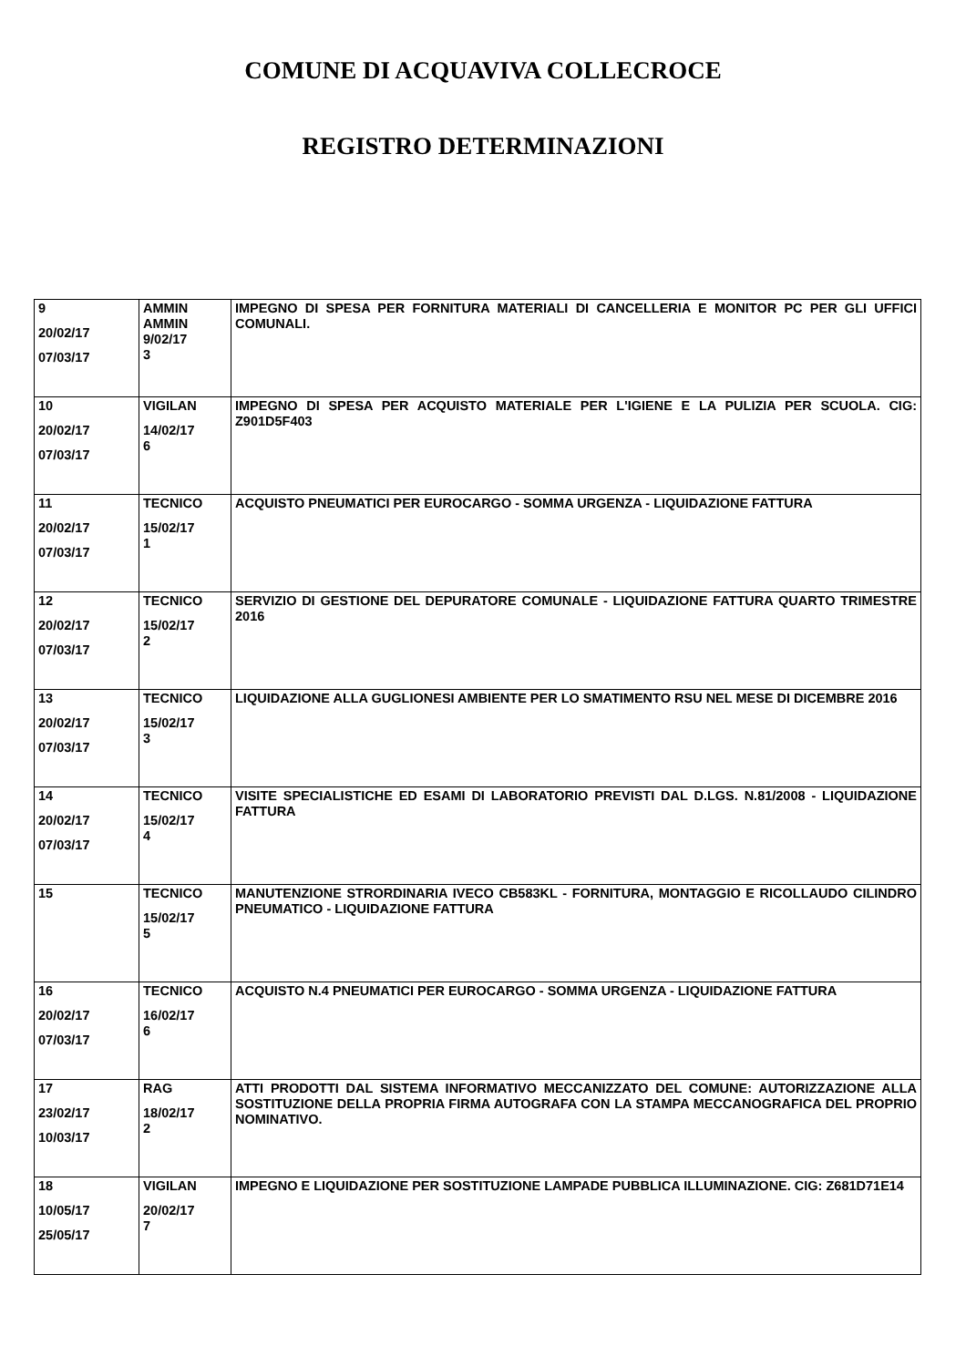COMUNE DI ACQUAVIVA COLLECROCE
REGISTRO DETERMINAZIONI
| 9 20/02/17 07/03/17 | AMMIN AMMIN 9/02/17 3 | IMPEGNO DI SPESA PER FORNITURA MATERIALI DI CANCELLERIA E MONITOR PC PER GLI UFFICI COMUNALI. |
| 10 20/02/17 07/03/17 | VIGILAN 14/02/17 6 | IMPEGNO DI SPESA PER ACQUISTO MATERIALE PER L'IGIENE E LA PULIZIA PER SCUOLA. CIG: Z901D5F403 |
| 11 20/02/17 07/03/17 | TECNICO 15/02/17 1 | ACQUISTO PNEUMATICI PER EUROCARGO - SOMMA URGENZA - LIQUIDAZIONE FATTURA |
| 12 20/02/17 07/03/17 | TECNICO 15/02/17 2 | SERVIZIO DI GESTIONE DEL DEPURATORE COMUNALE - LIQUIDAZIONE FATTURA QUARTO TRIMESTRE 2016 |
| 13 20/02/17 07/03/17 | TECNICO 15/02/17 3 | LIQUIDAZIONE ALLA GUGLIONESI AMBIENTE PER LO SMATIMENTO RSU NEL MESE DI DICEMBRE 2016 |
| 14 20/02/17 07/03/17 | TECNICO 15/02/17 4 | VISITE SPECIALISTICHE ED ESAMI DI LABORATORIO PREVISTI DAL D.LGS. N.81/2008 - LIQUIDAZIONE FATTURA |
| 15 | TECNICO 15/02/17 5 | MANUTENZIONE STRORDINARIA IVECO CB583KL - FORNITURA, MONTAGGIO E RICOLLAUDO CILINDRO PNEUMATICO - LIQUIDAZIONE FATTURA |
| 16 20/02/17 07/03/17 | TECNICO 16/02/17 6 | ACQUISTO N.4 PNEUMATICI PER EUROCARGO - SOMMA URGENZA - LIQUIDAZIONE FATTURA |
| 17 23/02/17 10/03/17 | RAG 18/02/17 2 | ATTI PRODOTTI DAL SISTEMA INFORMATIVO MECCANIZZATO DEL COMUNE: AUTORIZZAZIONE ALLA SOSTITUZIONE DELLA PROPRIA FIRMA AUTOGRAFA CON LA STAMPA MECCANOGRAFICA DEL PROPRIO NOMINATIVO. |
| 18 10/05/17 25/05/17 | VIGILAN 20/02/17 7 | IMPEGNO E LIQUIDAZIONE PER SOSTITUZIONE LAMPADE PUBBLICA ILLUMINAZIONE. CIG: Z681D71E14 |